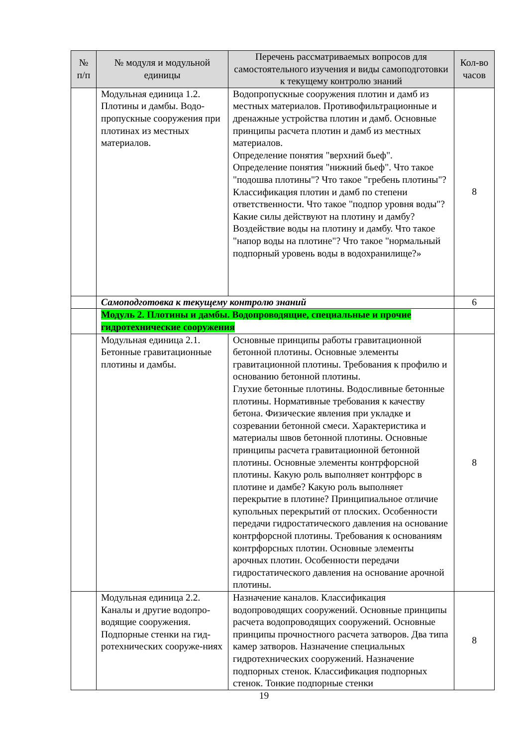| № п/п | № модуля и модульной единицы | Перечень рассматриваемых вопросов для самостоятельного изучения и виды самоподготовки к текущему контролю знаний | Кол-во часов |
| --- | --- | --- | --- |
| | Модульная единица 1.2. Плотины и дамбы. Водо-пропускные сооружения при плотинах из местных материалов. | Водопропускные сооружения плотин и дамб из местных материалов. Противофильтрационные и дренажные устройства плотин и дамб. Основные принципы расчета плотин и дамб из местных материалов. Определение понятия "верхний бьеф". Определение понятия "нижний бьеф". Что такое "подошва плотины"? Что такое "гребень плотины"? Классификация плотин и дамб по степени ответственности. Что такое "подпор уровня воды"? Какие силы действуют на плотину и дамбу? Воздействие воды на плотину и дамбу. Что такое "напор воды на плотине"? Что такое "нормальный подпорный уровень воды в водохранилище?» | 8 |
| | Самоподготовка к текущему контролю знаний | | 6 |
| | Модуль 2. Плотины и дамбы. Водопроводящие, специальные и прочие гидротехнические сооружения | | |
| | Модульная единица 2.1. Бетонные гравитационные плотины и дамбы. | Основные принципы работы гравитационной бетонной плотины. Основные элементы гравитационной плотины. Требования к профилю и основанию бетонной плотины. Глухие бетонные плотины. Водосливные бетонные плотины. Нормативные требования к качеству бетона. Физические явления при укладке и созревании бетонной смеси. Характеристика и материалы швов бетонной плотины. Основные принципы расчета гравитационной бетонной плотины. Основные элементы контрфорсной плотины. Какую роль выполняет контрфорс в плотине и дамбе? Какую роль выполняет перекрытие в плотине? Принципиальное отличие купольных перекрытий от плоских. Особенности передачи гидростатического давления на основание контрфорсной плотины. Требования к основаниям контрфорсных плотин. Основные элементы арочных плотин. Особенности передачи гидростатического давления на основание арочной плотины. | 8 |
| | Модульная единица 2.2. Каналы и другие водопро-водящие сооружения. Подпорные стенки на гид-ротехнических сооруже-ниях | Назначение каналов. Классификация водопроводящих сооружений. Основные принципы расчета водопроводящих сооружений. Основные принципы прочностного расчета затворов. Два типа камер затворов. Назначение специальных гидротехнических сооружений. Назначение подпорных стенок. Классификация подпорных стенок. Тонкие подпорные стенки | 8 |
19